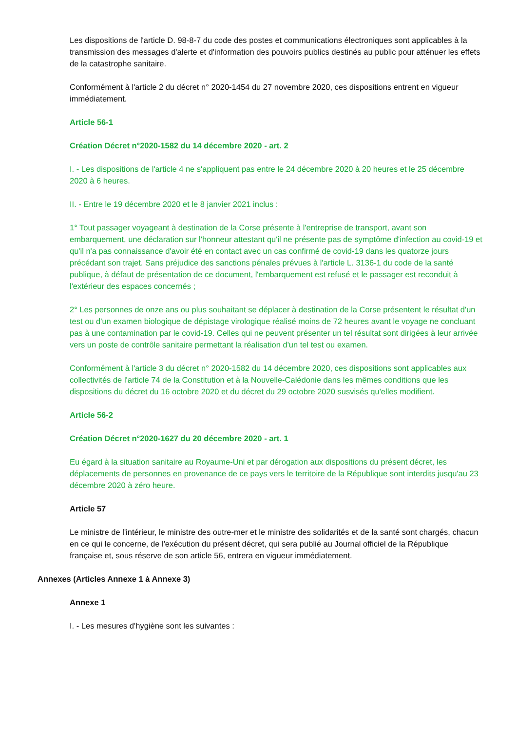Les dispositions de l'article D. 98-8-7 du code des postes et communications électroniques sont applicables à la transmission des messages d'alerte et d'information des pouvoirs publics destinés au public pour atténuer les effets de la catastrophe sanitaire.
Conformément à l'article 2 du décret n° 2020-1454 du 27 novembre 2020, ces dispositions entrent en vigueur immédiatement.
Article 56-1
Création Décret n°2020-1582 du 14 décembre 2020 - art. 2
I. - Les dispositions de l'article 4 ne s'appliquent pas entre le 24 décembre 2020 à 20 heures et le 25 décembre 2020 à 6 heures.
II. - Entre le 19 décembre 2020 et le 8 janvier 2021 inclus :
1° Tout passager voyageant à destination de la Corse présente à l'entreprise de transport, avant son embarquement, une déclaration sur l'honneur attestant qu'il ne présente pas de symptôme d'infection au covid-19 et qu'il n'a pas connaissance d'avoir été en contact avec un cas confirmé de covid-19 dans les quatorze jours précédant son trajet. Sans préjudice des sanctions pénales prévues à l'article L. 3136-1 du code de la santé publique, à défaut de présentation de ce document, l'embarquement est refusé et le passager est reconduit à l'extérieur des espaces concernés ;
2° Les personnes de onze ans ou plus souhaitant se déplacer à destination de la Corse présentent le résultat d'un test ou d'un examen biologique de dépistage virologique réalisé moins de 72 heures avant le voyage ne concluant pas à une contamination par le covid-19. Celles qui ne peuvent présenter un tel résultat sont dirigées à leur arrivée vers un poste de contrôle sanitaire permettant la réalisation d'un tel test ou examen.
Conformément à l'article 3 du décret n° 2020-1582 du 14 décembre 2020, ces dispositions sont applicables aux collectivités de l'article 74 de la Constitution et à la Nouvelle-Calédonie dans les mêmes conditions que les dispositions du décret du 16 octobre 2020 et du décret du 29 octobre 2020 susvisés qu'elles modifient.
Article 56-2
Création Décret n°2020-1627 du 20 décembre 2020 - art. 1
Eu égard à la situation sanitaire au Royaume-Uni et par dérogation aux dispositions du présent décret, les déplacements de personnes en provenance de ce pays vers le territoire de la République sont interdits jusqu'au 23 décembre 2020 à zéro heure.
Article 57
Le ministre de l'intérieur, le ministre des outre-mer et le ministre des solidarités et de la santé sont chargés, chacun en ce qui le concerne, de l'exécution du présent décret, qui sera publié au Journal officiel de la République française et, sous réserve de son article 56, entrera en vigueur immédiatement.
Annexes (Articles Annexe 1 à Annexe 3)
Annexe 1
I. - Les mesures d'hygiène sont les suivantes :